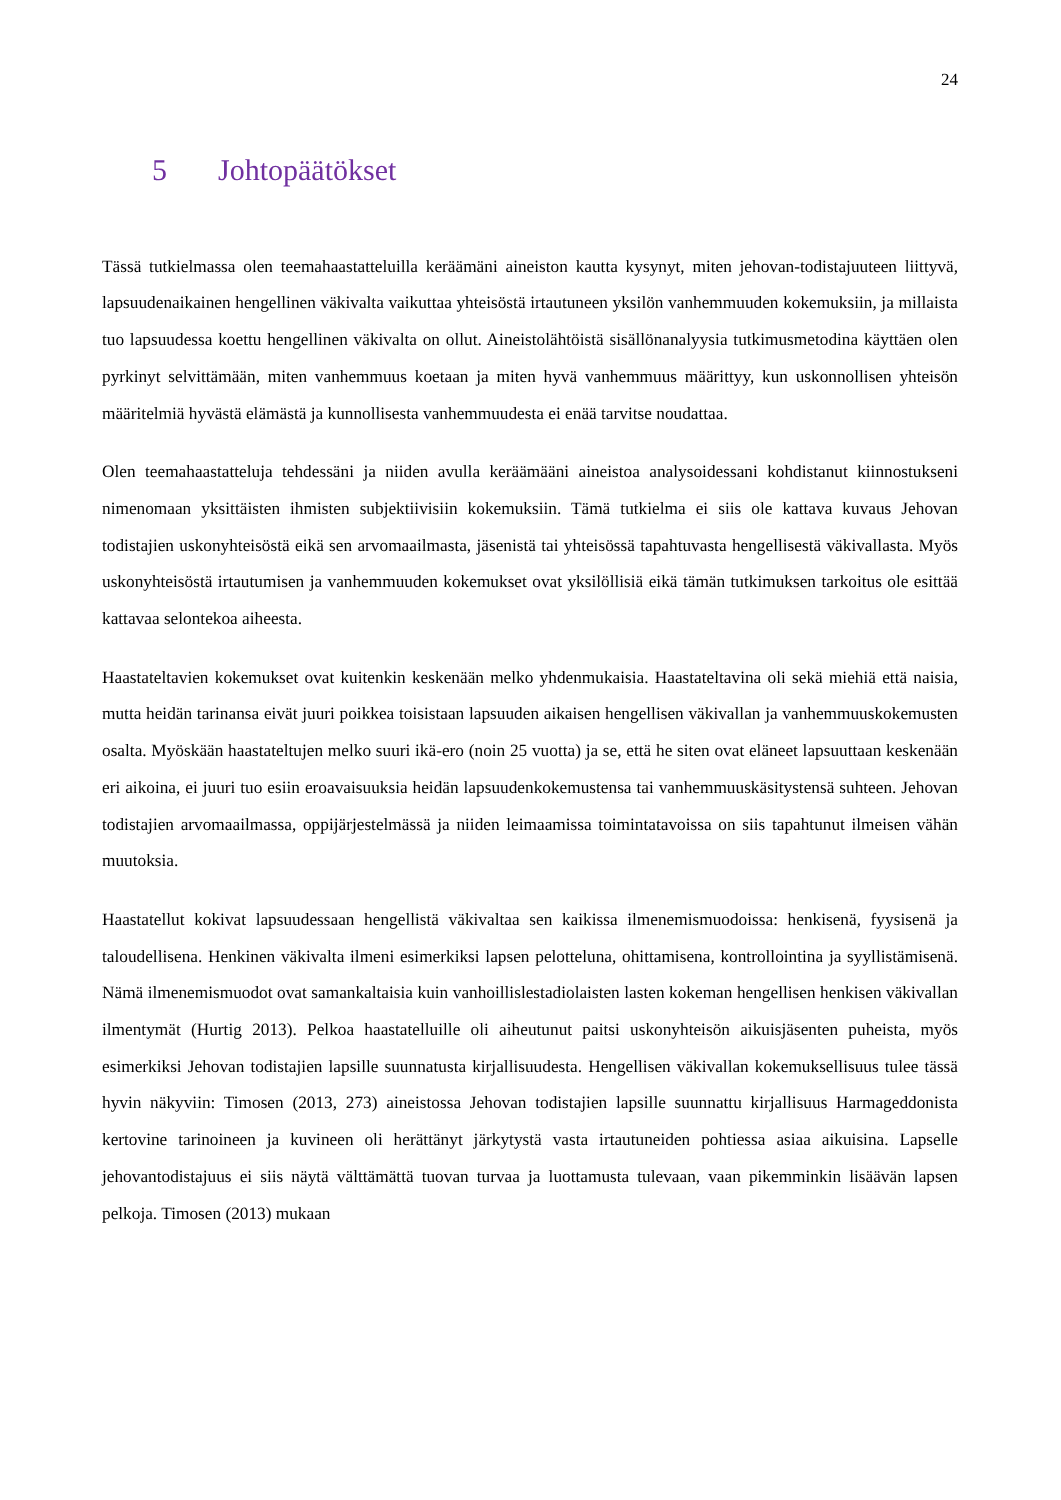24
5 Johtopäätökset
Tässä tutkielmassa olen teemahaastatteluilla keräämäni aineiston kautta kysynyt, miten jehovan-todistajuuteen liittyvä, lapsuudenaikainen hengellinen väkivalta vaikuttaa yhteisöstä irtautuneen yksilön vanhemmuuden kokemuksiin, ja millaista tuo lapsuudessa koettu hengellinen väkivalta on ollut. Aineistolähtöistä sisällönanalyysia tutkimusmetodina käyttäen olen pyrkinyt selvittämään, miten vanhemmuus koetaan ja miten hyvä vanhemmuus määrittyy, kun uskonnollisen yhteisön määritelmiä hyvästä elämästä ja kunnollisesta vanhemmuudesta ei enää tarvitse noudattaa.
Olen teemahaastatteluja tehdessäni ja niiden avulla keräämääni aineistoa analysoidessani kohdistanut kiinnostukseni nimenomaan yksittäisten ihmisten subjektiivisiin kokemuksiin. Tämä tutkielma ei siis ole kattava kuvaus Jehovan todistajien uskonyhteisöstä eikä sen arvomaailmasta, jäsenistä tai yhteisössä tapahtuvasta hengellisestä väkivallasta. Myös uskonyhteisöstä irtautumisen ja vanhemmuuden kokemukset ovat yksilöllisiä eikä tämän tutkimuksen tarkoitus ole esittää kattavaa selontekoa aiheesta.
Haastateltavien kokemukset ovat kuitenkin keskenään melko yhdenmukaisia. Haastateltavina oli sekä miehiä että naisia, mutta heidän tarinansa eivät juuri poikkea toisistaan lapsuuden aikaisen hengellisen väkivallan ja vanhemmuuskokemusten osalta. Myöskään haastateltujen melko suuri ikä-ero (noin 25 vuotta) ja se, että he siten ovat eläneet lapsuuttaan keskenään eri aikoina, ei juuri tuo esiin eroavaisuuksia heidän lapsuudenkokemustensa tai vanhemmuuskäsitystensä suhteen. Jehovan todistajien arvomaailmassa, oppijärjestelmässä ja niiden leimaamissa toimintatavoissa on siis tapahtunut ilmeisen vähän muutoksia.
Haastatellut kokivat lapsuudessaan hengellistä väkivaltaa sen kaikissa ilmenemismuodoissa: henkisenä, fyysisenä ja taloudellisena. Henkinen väkivalta ilmeni esimerkiksi lapsen pelotteluna, ohittamisena, kontrollointina ja syyllistämisenä. Nämä ilmenemismuodot ovat samankaltaisia kuin vanhoillislestadiolaisten lasten kokeman hengellisen henkisen väkivallan ilmentymät (Hurtig 2013). Pelkoa haastatelluille oli aiheutunut paitsi uskonyhteisön aikuisjäsenten puheista, myös esimerkiksi Jehovan todistajien lapsille suunnatusta kirjallisuudesta. Hengellisen väkivallan kokemuksellisuus tulee tässä hyvin näkyviin: Timosen (2013, 273) aineistossa Jehovan todistajien lapsille suunnattu kirjallisuus Harmageddonista kertovine tarinoineen ja kuvineen oli herättänyt järkytystä vasta irtautuneiden pohtiessa asiaa aikuisina. Lapselle jehovantodistajuus ei siis näytä välttämättä tuovan turvaa ja luottamusta tulevaan, vaan pikemminkin lisäävän lapsen pelkoja. Timosen (2013) mukaan